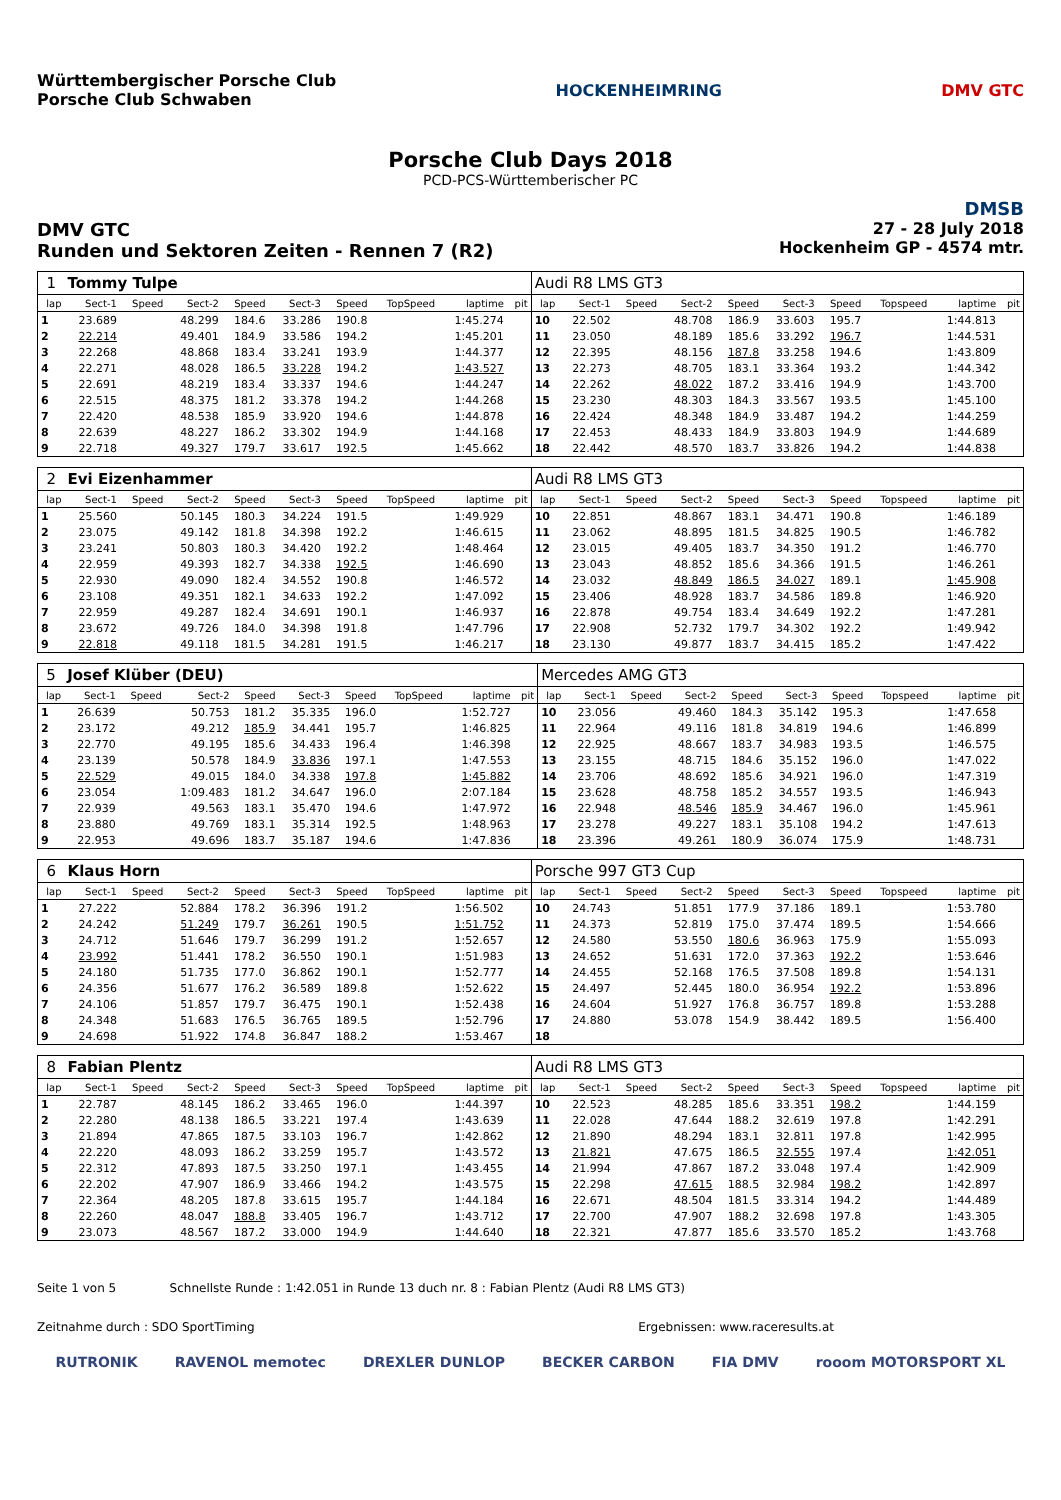Württembergischer Porsche Club
Porsche Club Schwaben
HOCKENHEIMRING DMV GTC
Porsche Club Days 2018
PCD-PCS-Württemberischer PC
DMSB
DMV GTC
Runden und Sektoren Zeiten - Rennen 7 (R2)
27 - 28 July 2018
Hockenheim GP - 4574 mtr.
| 1 | Tommy Tulpe | | | | | | | | | Audi R8 LMS GT3 | | | | | | | | | |
| lap | Sect-1 | Speed | Sect-2 | Speed | Sect-3 | Speed | TopSpeed | laptime | pit | lap | Sect-1 | Speed | Sect-2 | Speed | Sect-3 | Speed | Topspeed | laptime | pit |
| 1 | 23.689 | | 48.299 | 184.6 | 33.286 | 190.8 | | 1:45.274 | | 10 | 22.502 | | 48.708 | 186.9 | 33.603 | 195.7 | | 1:44.813 | |
| 2 | 22.214 | | 49.401 | 184.9 | 33.586 | 194.2 | | 1:45.201 | | 11 | 23.050 | | 48.189 | 185.6 | 33.292 | 196.7 | | 1:44.531 | |
| 3 | 22.268 | | 48.868 | 183.4 | 33.241 | 193.9 | | 1:44.377 | | 12 | 22.395 | | 48.156 | 187.8 | 33.258 | 194.6 | | 1:43.809 | |
| 4 | 22.271 | | 48.028 | 186.5 | 33.228 | 194.2 | | 1:43.527 | | 13 | 22.273 | | 48.705 | 183.1 | 33.364 | 193.2 | | 1:44.342 | |
| 5 | 22.691 | | 48.219 | 183.4 | 33.337 | 194.6 | | 1:44.247 | | 14 | 22.262 | | 48.022 | 187.2 | 33.416 | 194.9 | | 1:43.700 | |
| 6 | 22.515 | | 48.375 | 181.2 | 33.378 | 194.2 | | 1:44.268 | | 15 | 23.230 | | 48.303 | 184.3 | 33.567 | 193.5 | | 1:45.100 | |
| 7 | 22.420 | | 48.538 | 185.9 | 33.920 | 194.6 | | 1:44.878 | | 16 | 22.424 | | 48.348 | 184.9 | 33.487 | 194.2 | | 1:44.259 | |
| 8 | 22.639 | | 48.227 | 186.2 | 33.302 | 194.9 | | 1:44.168 | | 17 | 22.453 | | 48.433 | 184.9 | 33.803 | 194.9 | | 1:44.689 | |
| 9 | 22.718 | | 49.327 | 179.7 | 33.617 | 192.5 | | 1:45.662 | | 18 | 22.442 | | 48.570 | 183.7 | 33.826 | 194.2 | | 1:44.838 | |
| 2 | Evi Eizenhammer | | | | | | | | | Audi R8 LMS GT3 | | | | | | | | | |
| lap | Sect-1 | Speed | Sect-2 | Speed | Sect-3 | Speed | TopSpeed | laptime | pit | lap | Sect-1 | Speed | Sect-2 | Speed | Sect-3 | Speed | Topspeed | laptime | pit |
| 1 | 25.560 | | 50.145 | 180.3 | 34.224 | 191.5 | | 1:49.929 | | 10 | 22.851 | | 48.867 | 183.1 | 34.471 | 190.8 | | 1:46.189 | |
| 2 | 23.075 | | 49.142 | 181.8 | 34.398 | 192.2 | | 1:46.615 | | 11 | 23.062 | | 48.895 | 181.5 | 34.825 | 190.5 | | 1:46.782 | |
| 3 | 23.241 | | 50.803 | 180.3 | 34.420 | 192.2 | | 1:48.464 | | 12 | 23.015 | | 49.405 | 183.7 | 34.350 | 191.2 | | 1:46.770 | |
| 4 | 22.959 | | 49.393 | 182.7 | 34.338 | 192.5 | | 1:46.690 | | 13 | 23.043 | | 48.852 | 185.6 | 34.366 | 191.5 | | 1:46.261 | |
| 5 | 22.930 | | 49.090 | 182.4 | 34.552 | 190.8 | | 1:46.572 | | 14 | 23.032 | | 48.849 | 186.5 | 34.027 | 189.1 | | 1:45.908 | |
| 6 | 23.108 | | 49.351 | 182.1 | 34.633 | 192.2 | | 1:47.092 | | 15 | 23.406 | | 48.928 | 183.7 | 34.586 | 189.8 | | 1:46.920 | |
| 7 | 22.959 | | 49.287 | 182.4 | 34.691 | 190.1 | | 1:46.937 | | 16 | 22.878 | | 49.754 | 183.4 | 34.649 | 192.2 | | 1:47.281 | |
| 8 | 23.672 | | 49.726 | 184.0 | 34.398 | 191.8 | | 1:47.796 | | 17 | 22.908 | | 52.732 | 179.7 | 34.302 | 192.2 | | 1:49.942 | |
| 9 | 22.818 | | 49.118 | 181.5 | 34.281 | 191.5 | | 1:46.217 | | 18 | 23.130 | | 49.877 | 183.7 | 34.415 | 185.2 | | 1:47.422 | |
| 5 | Josef Klüber (DEU) | | | | | | | | | Mercedes AMG GT3 | | | | | | | | | |
| lap | Sect-1 | Speed | Sect-2 | Speed | Sect-3 | Speed | TopSpeed | laptime | pit | lap | Sect-1 | Speed | Sect-2 | Speed | Sect-3 | Speed | Topspeed | laptime | pit |
| 1 | 26.639 | | 50.753 | 181.2 | 35.335 | 196.0 | | 1:52.727 | | 10 | 23.056 | | 49.460 | 184.3 | 35.142 | 195.3 | | 1:47.658 | |
| 2 | 23.172 | | 49.212 | 185.9 | 34.441 | 195.7 | | 1:46.825 | | 11 | 22.964 | | 49.116 | 181.8 | 34.819 | 194.6 | | 1:46.899 | |
| 3 | 22.770 | | 49.195 | 185.6 | 34.433 | 196.4 | | 1:46.398 | | 12 | 22.925 | | 48.667 | 183.7 | 34.983 | 193.5 | | 1:46.575 | |
| 4 | 23.139 | | 50.578 | 184.9 | 33.836 | 197.1 | | 1:47.553 | | 13 | 23.155 | | 48.715 | 184.6 | 35.152 | 196.0 | | 1:47.022 | |
| 5 | 22.529 | | 49.015 | 184.0 | 34.338 | 197.8 | | 1:45.882 | | 14 | 23.706 | | 48.692 | 185.6 | 34.921 | 196.0 | | 1:47.319 | |
| 6 | 23.054 | | 1:09.483 | 181.2 | 34.647 | 196.0 | | 2:07.184 | | 15 | 23.628 | | 48.758 | 185.2 | 34.557 | 193.5 | | 1:46.943 | |
| 7 | 22.939 | | 49.563 | 183.1 | 35.470 | 194.6 | | 1:47.972 | | 16 | 22.948 | | 48.546 | 185.9 | 34.467 | 196.0 | | 1:45.961 | |
| 8 | 23.880 | | 49.769 | 183.1 | 35.314 | 192.5 | | 1:48.963 | | 17 | 23.278 | | 49.227 | 183.1 | 35.108 | 194.2 | | 1:47.613 | |
| 9 | 22.953 | | 49.696 | 183.7 | 35.187 | 194.6 | | 1:47.836 | | 18 | 23.396 | | 49.261 | 180.9 | 36.074 | 175.9 | | 1:48.731 | |
| 6 | Klaus Horn | | | | | | | | | Porsche 997 GT3 Cup | | | | | | | | | |
| lap | Sect-1 | Speed | Sect-2 | Speed | Sect-3 | Speed | TopSpeed | laptime | pit | lap | Sect-1 | Speed | Sect-2 | Speed | Sect-3 | Speed | Topspeed | laptime | pit |
| 1 | 27.222 | | 52.884 | 178.2 | 36.396 | 191.2 | | 1:56.502 | | 10 | 24.743 | | 51.851 | 177.9 | 37.186 | 189.1 | | 1:53.780 | |
| 2 | 24.242 | | 51.249 | 179.7 | 36.261 | 190.5 | | 1:51.752 | | 11 | 24.373 | | 52.819 | 175.0 | 37.474 | 189.5 | | 1:54.666 | |
| 3 | 24.712 | | 51.646 | 179.7 | 36.299 | 191.2 | | 1:52.657 | | 12 | 24.580 | | 53.550 | 180.6 | 36.963 | 175.9 | | 1:55.093 | |
| 4 | 23.992 | | 51.441 | 178.2 | 36.550 | 190.1 | | 1:51.983 | | 13 | 24.652 | | 51.631 | 172.0 | 37.363 | 192.2 | | 1:53.646 | |
| 5 | 24.180 | | 51.735 | 177.0 | 36.862 | 190.1 | | 1:52.777 | | 14 | 24.455 | | 52.168 | 176.5 | 37.508 | 189.8 | | 1:54.131 | |
| 6 | 24.356 | | 51.677 | 176.2 | 36.589 | 189.8 | | 1:52.622 | | 15 | 24.497 | | 52.445 | 180.0 | 36.954 | 192.2 | | 1:53.896 | |
| 7 | 24.106 | | 51.857 | 179.7 | 36.475 | 190.1 | | 1:52.438 | | 16 | 24.604 | | 51.927 | 176.8 | 36.757 | 189.8 | | 1:53.288 | |
| 8 | 24.348 | | 51.683 | 176.5 | 36.765 | 189.5 | | 1:52.796 | | 17 | 24.880 | | 53.078 | 154.9 | 38.442 | 189.5 | | 1:56.400 | |
| 9 | 24.698 | | 51.922 | 174.8 | 36.847 | 188.2 | | 1:53.467 | | 18 | | | | | | | | | |
| 8 | Fabian Plentz | | | | | | | | | Audi R8 LMS GT3 | | | | | | | | | |
| lap | Sect-1 | Speed | Sect-2 | Speed | Sect-3 | Speed | TopSpeed | laptime | pit | lap | Sect-1 | Speed | Sect-2 | Speed | Sect-3 | Speed | Topspeed | laptime | pit |
| 1 | 22.787 | | 48.145 | 186.2 | 33.465 | 196.0 | | 1:44.397 | | 10 | 22.523 | | 48.285 | 185.6 | 33.351 | 198.2 | | 1:44.159 | |
| 2 | 22.280 | | 48.138 | 186.5 | 33.221 | 197.4 | | 1:43.639 | | 11 | 22.028 | | 47.644 | 188.2 | 32.619 | 197.8 | | 1:42.291 | |
| 3 | 21.894 | | 47.865 | 187.5 | 33.103 | 196.7 | | 1:42.862 | | 12 | 21.890 | | 48.294 | 183.1 | 32.811 | 197.8 | | 1:42.995 | |
| 4 | 22.220 | | 48.093 | 186.2 | 33.259 | 195.7 | | 1:43.572 | | 13 | 21.821 | | 47.675 | 186.5 | 32.555 | 197.4 | | 1:42.051 | |
| 5 | 22.312 | | 47.893 | 187.5 | 33.250 | 197.1 | | 1:43.455 | | 14 | 21.994 | | 47.867 | 187.2 | 33.048 | 197.4 | | 1:42.909 | |
| 6 | 22.202 | | 47.907 | 186.9 | 33.466 | 194.2 | | 1:43.575 | | 15 | 22.298 | | 47.615 | 188.5 | 32.984 | 198.2 | | 1:42.897 | |
| 7 | 22.364 | | 48.205 | 187.8 | 33.615 | 195.7 | | 1:44.184 | | 16 | 22.671 | | 48.504 | 181.5 | 33.314 | 194.2 | | 1:44.489 | |
| 8 | 22.260 | | 48.047 | 188.8 | 33.405 | 196.7 | | 1:43.712 | | 17 | 22.700 | | 47.907 | 188.2 | 32.698 | 197.8 | | 1:43.305 | |
| 9 | 23.073 | | 48.567 | 187.2 | 33.000 | 194.9 | | 1:44.640 | | 18 | 22.321 | | 47.877 | 185.6 | 33.570 | 185.2 | | 1:43.768 | |
Seite 1 von 5 Schnellste Runde : 1:42.051 in Runde 13 duch nr. 8 : Fabian Plentz (Audi R8 LMS GT3)
Zeitnahme durch : SDO SportTiming Ergebnissen: www.raceresults.at
RUTRONIK RAVENOL memotec DREXLER DUNLOP BECKER CARBON FIA DMV rooom MOTORSPORT XL